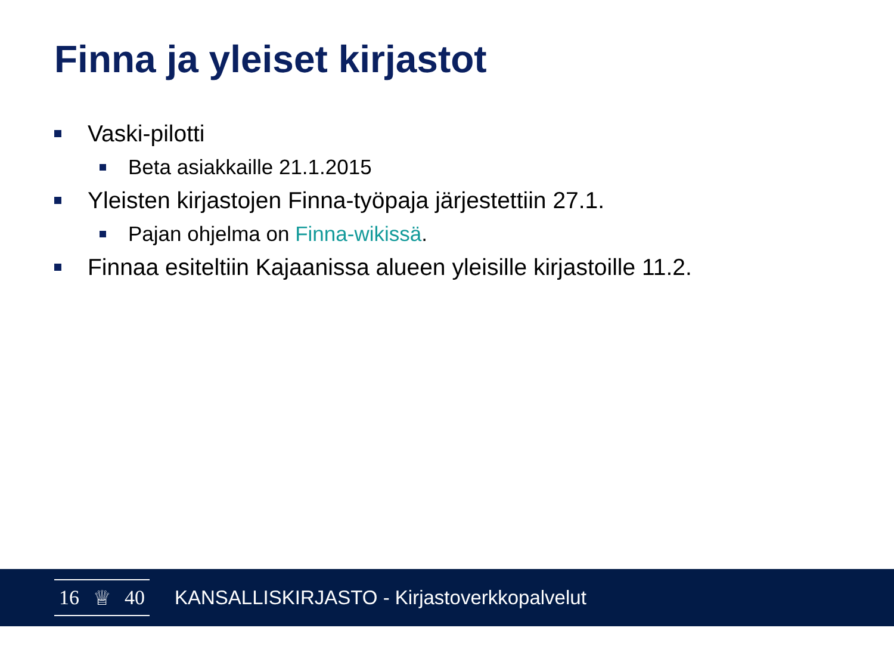Finna ja yleiset kirjastot
Vaski-pilotti
Beta asiakkaille 21.1.2015
Yleisten kirjastojen Finna-työpaja järjestettiin 27.1.
Pajan ohjelma on Finna-wikissä.
Finnaa esiteltiin Kajaanissa alueen yleisille kirjastoille 11.2.
16 ♕ 40
KANSALLISKIRJASTO - Kirjastoverkkopalvelut